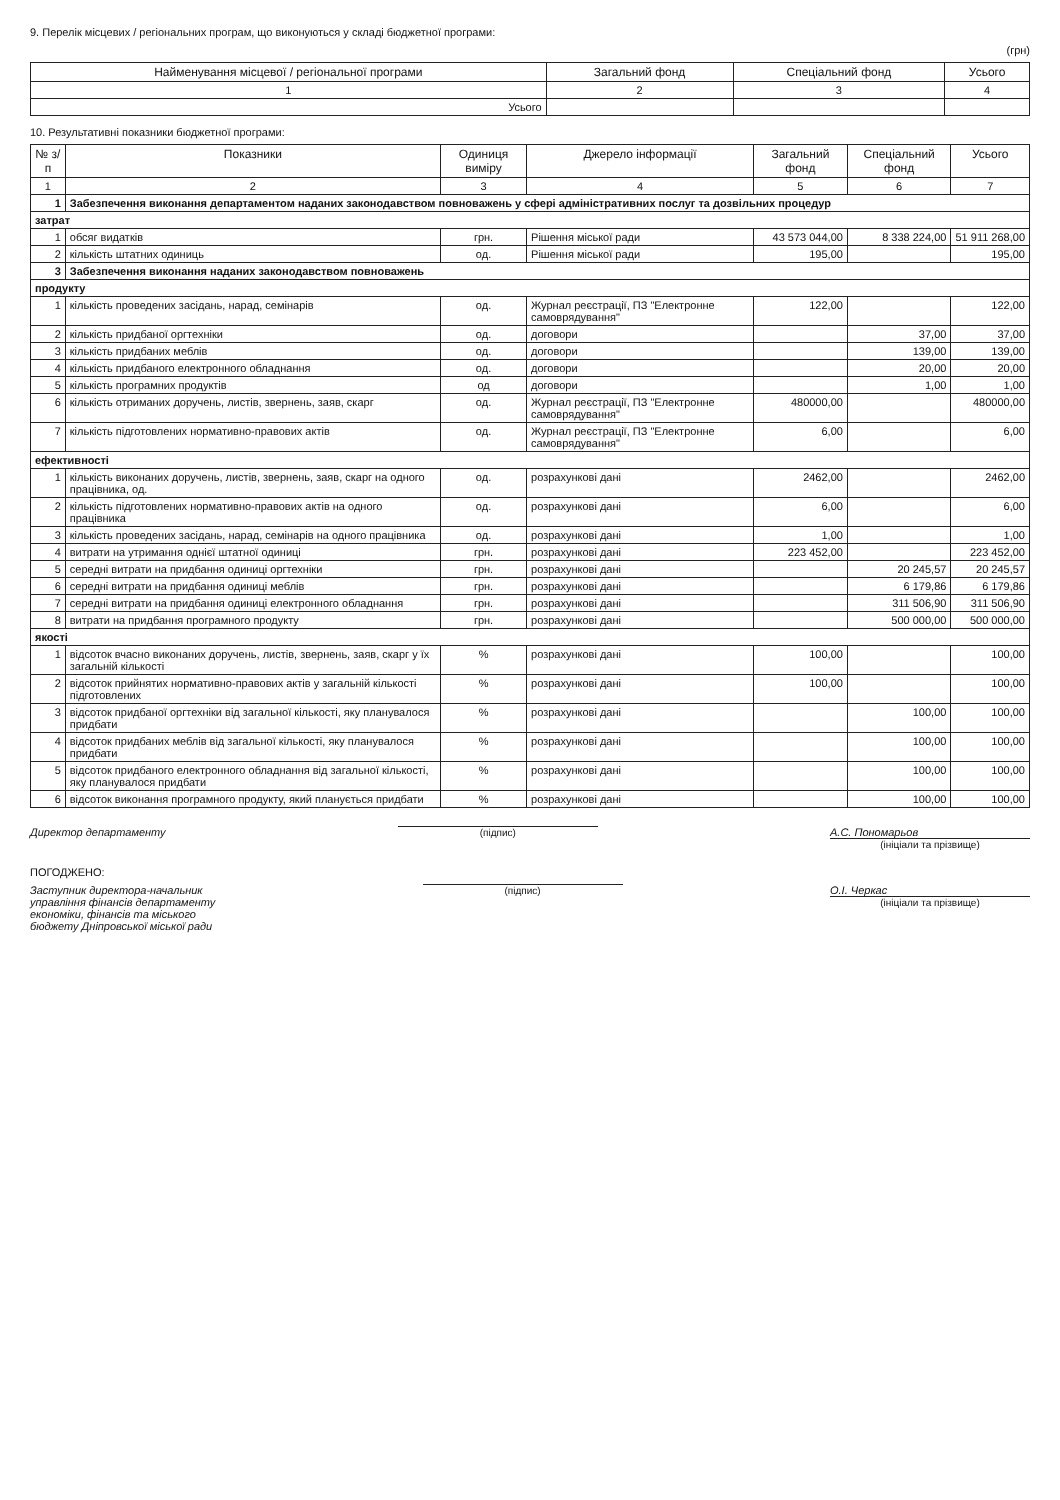9. Перелік місцевих / регіональних програм, що виконуються у складі бюджетної програми:
(грн)
| Найменування місцевої / регіональної програми | Загальний фонд | Спеціальний фонд | Усього |
| --- | --- | --- | --- |
| 1 | 2 | 3 | 4 |
| Усього | | | |
10. Результативні показники бюджетної програми:
| № з/п | Показники | Одиниця виміру | Джерело інформації | Загальний фонд | Спеціальний фонд | Усього |
| --- | --- | --- | --- | --- | --- | --- |
| 1 | 2 | 3 | 4 | 5 | 6 | 7 |
| 1 | Забезпечення виконання департаментом наданих законодавством повноважень у сфері адміністративних послуг та дозвільних процедур | | | | | |
| затрат | | | | | | |
| 1 | обсяг видатків | грн. | Рішення міської ради | 43 573 044,00 | 8 338 224,00 | 51 911 268,00 |
| 2 | кількість штатних одиниць | од. | Рішення міської ради | 195,00 | | 195,00 |
| 3 | Забезпечення виконання наданих законодавством повноважень | | | | | |
| продукту | | | | | | |
| 1 | кількість проведених засідань, нарад, семінарів | од. | Журнал реєстрації, ПЗ "Електронне самоврядування" | 122,00 | | 122,00 |
| 2 | кількість придбаної оргтехніки | од. | договори | | 37,00 | 37,00 |
| 3 | кількість придбаних меблів | од. | договори | | 139,00 | 139,00 |
| 4 | кількість придбаного електронного обладнання | од. | договори | | 20,00 | 20,00 |
| 5 | кількість програмних продуктів | од | договори | | 1,00 | 1,00 |
| 6 | кількість отриманих доручень, листів, звернень, заяв, скарг | од. | Журнал реєстрації, ПЗ "Електронне самоврядування" | 480000,00 | | 480000,00 |
| 7 | кількість підготовлених нормативно-правових актів | од. | Журнал реєстрації, ПЗ "Електронне самоврядування" | 6,00 | | 6,00 |
| ефективності | | | | | | |
| 1 | кількість виконаних доручень, листів, звернень, заяв, скарг на одного працівника, од. | од. | розрахункові дані | 2462,00 | | 2462,00 |
| 2 | кількість підготовлених нормативно-правових актів на одного працівника | од. | розрахункові дані | 6,00 | | 6,00 |
| 3 | кількість проведених засідань, нарад, семінарів на одного працівника | од. | розрахункові дані | 1,00 | | 1,00 |
| 4 | витрати на утримання однієї штатної одиниці | грн. | розрахункові дані | 223 452,00 | | 223 452,00 |
| 5 | середні витрати на придбання одиниці оргтехніки | грн. | розрахункові дані | | 20 245,57 | 20 245,57 |
| 6 | середні витрати на придбання одиниці меблів | грн. | розрахункові дані | | 6 179,86 | 6 179,86 |
| 7 | середні витрати на придбання одиниці електронного обладнання | грн. | розрахункові дані | | 311 506,90 | 311 506,90 |
| 8 | витрати на придбання програмного продукту | грн. | розрахункові дані | | 500 000,00 | 500 000,00 |
| якості | | | | | | |
| 1 | відсоток вчасно виконаних доручень, листів, звернень, заяв, скарг у їх загальній кількості | % | розрахункові дані | 100,00 | | 100,00 |
| 2 | відсоток прийнятих нормативно-правових актів у загальній кількості підготовлених | % | розрахункові дані | 100,00 | | 100,00 |
| 3 | відсоток придбаної оргтехніки від загальної кількості, яку планувалося придбати | % | розрахункові дані | | 100,00 | 100,00 |
| 4 | відсоток придбаних меблів від загальної кількості, яку планувалося придбати | % | розрахункові дані | | 100,00 | 100,00 |
| 5 | відсоток придбаного електронного обладнання від загальної кількості, яку планувалося придбати | % | розрахункові дані | | 100,00 | 100,00 |
| 6 | відсоток виконання програмного продукту, який планується придбати | % | розрахункові дані | | 100,00 | 100,00 |
Директор департаменту (підпис) А.С. Пономарьов
(ініціали та прізвище)
ПОГОДЖЕНО:
Заступник директора-начальник
управління фінансів департаменту
економіки, фінансів та міського
бюджету Дніпровської міської ради
(підпис) О.І. Черкас
(ініціали та прізвище)